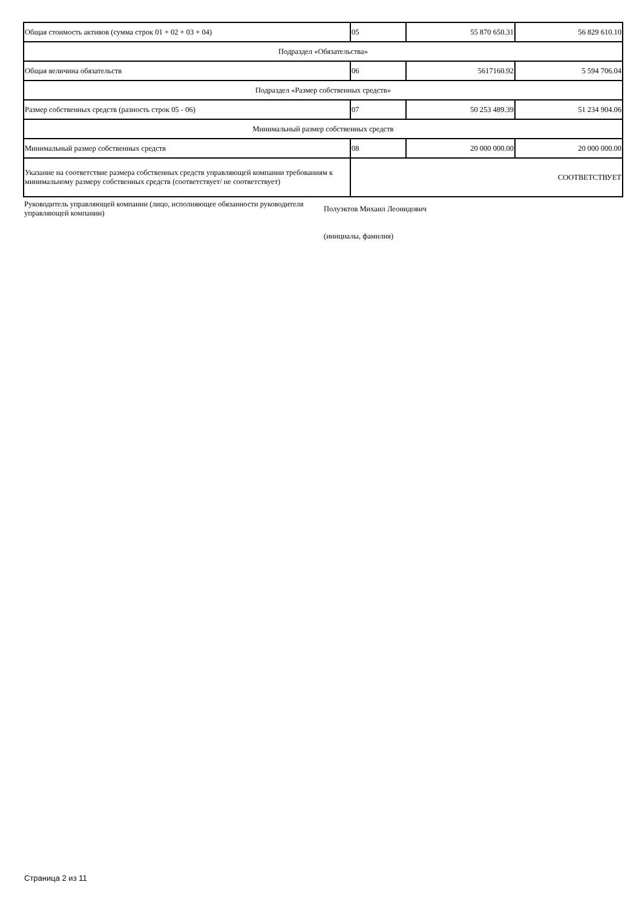| Общая стоимость активов (сумма строк 01 + 02 + 03 + 04) | 05 | 55 870 650.31 | 56 829 610.10 |
| Подраздел «Обязательства» | | | |
| Общая величина обязательств | 06 | 5617160.92 | 5 594 706.04 |
| Подраздел «Размер собственных средств» | | | |
| Размер собственных средств (разность строк 05 - 06) | 07 | 50 253 489.39 | 51 234 904.06 |
| Минимальный размер собственных средств | | | |
| Минимальный размер собственных средств | 08 | 20 000 000.00 | 20 000 000.00 |
| Указание на соответствие размера собственных средств управляющей компании требованиям к минимальному размеру собственных средств (соответствует/ не соответствует) | СООТВЕТСТВУЕТ | | |
Руководитель управляющей компании (лицо, исполняющее обязанности руководителя управляющей компании)
Полуэктов Михаил Леонидович
(инициалы, фамилия)
Страница 2 из 11